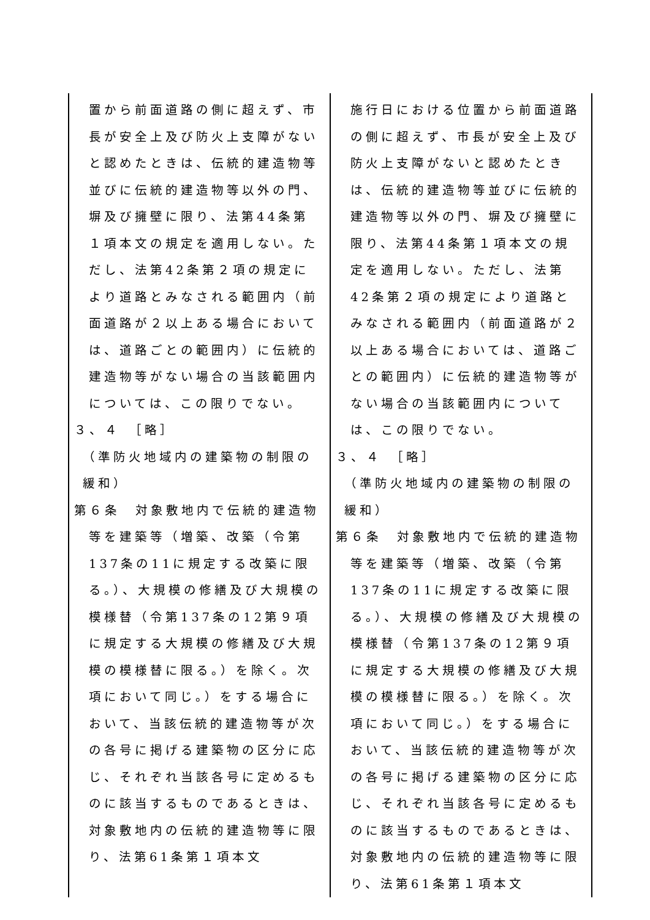| 置から前面道路の側に超えず、市長が安全上及び防火上支障がないと認めたときは、伝統的建造物等並びに伝統的建造物等以外の門、塀及び擁壁に限り、法第44条第１項本文の規定を適用しない。ただし、法第42条第２項の規定により道路とみなされる範囲内（前面道路が２以上ある場合においては、道路ごとの範囲内）に伝統的建造物等がない場合の当該範囲内については、この限りでない。 ３、４ ［略］ （準防火地域内の建築物の制限の緩和） 第６条 対象敷地内で伝統的建造物等を建築等（増築、改築（令第137条の11に規定する改築に限る。）、大規模の修繕及び大規模の模様替（令第137条の12第９項に規定する大規模の修繕及び大規模の模様替に限る。）を除く。次項において同じ。）をする場合において、当該伝統的建造物等が次の各号に掲げる建築物の区分に応じ、それぞれ当該各号に定めるものに該当するものであるときは、対象敷地内の伝統的建造物等に限り、法第61条第１項本文 | 施行日における位置から前面道路の側に超えず、市長が安全上及び防火上支障がないと認めたときは、伝統的建造物等並びに伝統的建造物等以外の門、塀及び擁壁に限り、法第44条第１項本文の規定を適用しない。ただし、法第42条第２項の規定により道路とみなされる範囲内（前面道路が２以上ある場合においては、道路ごとの範囲内）に伝統的建造物等がない場合の当該範囲内については、この限りでない。 ３、４ ［略］ （準防火地域内の建築物の制限の緩和） 第６条 対象敷地内で伝統的建造物等を建築等（増築、改築（令第137条の11に規定する改築に限る。）、大規模の修繕及び大規模の模様替（令第137条の12第９項に規定する大規模の修繕及び大規模の模様替に限る。）を除く。次項において同じ。）をする場合において、当該伝統的建造物等が次の各号に掲げる建築物の区分に応じ、それぞれ当該各号に定めるものに該当するものであるときは、対象敷地内の伝統的建造物等に限り、法第61条第１項本文 |